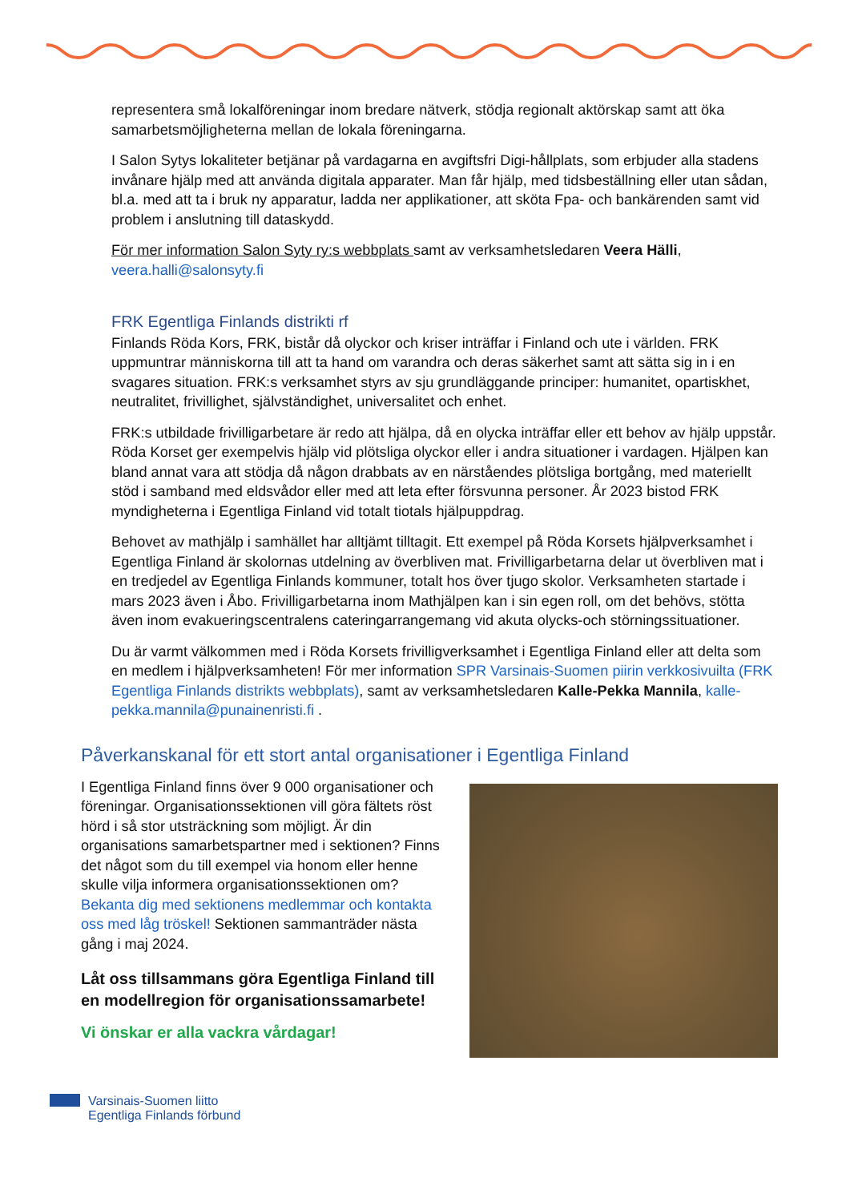representera små lokalföreningar inom bredare nätverk, stödja regionalt aktörskap samt att öka samarbetsmöjligheterna mellan de lokala föreningarna.
I Salon Sytys lokaliteter betjänar på vardagarna en avgiftsfri Digi-hållplats, som erbjuder alla stadens invånare hjälp med att använda digitala apparater. Man får hjälp, med tidsbeställning eller utan sådan, bl.a. med att ta i bruk ny apparatur, ladda ner applikationer, att sköta Fpa- och bankärenden samt vid problem i anslutning till dataskydd.
För mer information Salon Syty ry:s webbplats samt av verksamhetsledaren Veera Hälli, veera.halli@salonsyty.fi
FRK Egentliga Finlands distrikti rf
Finlands Röda Kors, FRK, bistår då olyckor och kriser inträffar i Finland och ute i världen. FRK uppmuntrar människorna till att ta hand om varandra och deras säkerhet samt att sätta sig in i en svagares situation. FRK:s verksamhet styrs av sju grundläggande principer: humanitet, opartiskhet, neutralitet, frivillighet, självständighet, universalitet och enhet.
FRK:s utbildade frivilligarbetare är redo att hjälpa, då en olycka inträffar eller ett behov av hjälp uppstår. Röda Korset ger exempelvis hjälp vid plötsliga olyckor eller i andra situationer i vardagen. Hjälpen kan bland annat vara att stödja då någon drabbats av en närståendes plötsliga bortgång, med materiellt stöd i samband med eldsvådor eller med att leta efter försvunna personer. År 2023 bistod FRK myndigheterna i Egentliga Finland vid totalt tiotals hjälpuppdrag.
Behovet av mathjälp i samhället har alltjämt tilltagit. Ett exempel på Röda Korsets hjälpverksamhet i Egentliga Finland är skolornas utdelning av överbliven mat. Frivilligarbetarna delar ut överbliven mat i en tredjedel av Egentliga Finlands kommuner, totalt hos över tjugo skolor. Verksamheten startade i mars 2023 även i Åbo. Frivilligarbetarna inom Mathjälpen kan i sin egen roll, om det behövs, stötta även inom evakueringscentralens cateringarrangemang vid akuta olycks-och störningssituationer.
Du är varmt välkommen med i Röda Korsets frivilligverksamhet i Egentliga Finland eller att delta som en medlem i hjälpverksamheten! För mer information SPR Varsinais-Suomen piirin verkkosivuilta (FRK Egentliga Finlands distrikts webbplats), samt av verksamhetsledaren Kalle-Pekka Mannila, kalle-pekka.mannila@punainenristi.fi .
Påverkanskanal för ett stort antal organisationer i Egentliga Finland
I Egentliga Finland finns över 9 000 organisationer och föreningar. Organisationssektionen vill göra fältets röst hörd i så stor utsträckning som möjligt. Är din organisations samarbetspartner med i sektionen? Finns det något som du till exempel via honom eller henne skulle vilja informera organisationssektionen om? Bekanta dig med sektionens medlemmar och kontakta oss med låg tröskel! Sektionen sammanträder nästa gång i maj 2024.
Låt oss tillsammans göra Egentliga Finland till en modellregion för organisationssamarbete!
Vi önskar er alla vackra vårdagar!
Varsinais-Suomen liitto
Egentliga Finlands förbund